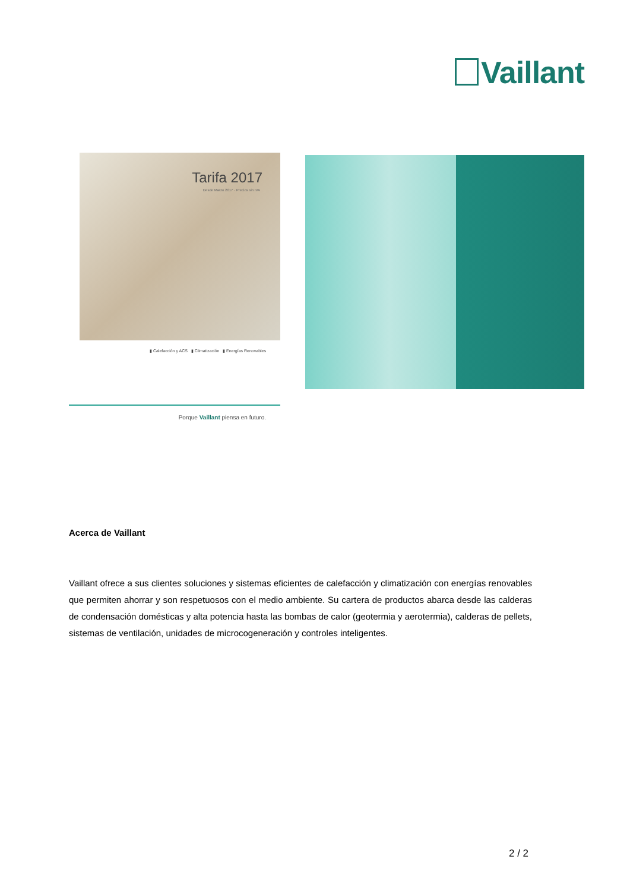Vaillant
Tarifa 2017
Desde Marzo 2017 · Precios sin IVA
▮ Calefacción y ACS ▮ Climatización ▮ Energías Renovables
Porque Vaillant piensa en futuro.
Acerca de Vaillant
Vaillant ofrece a sus clientes soluciones y sistemas eficientes de calefacción y climatización con energías renovables que permiten ahorrar y son respetuosos con el medio ambiente. Su cartera de productos abarca desde las calderas de condensación domésticas y alta potencia hasta las bombas de calor (geotermia y aerotermia), calderas de pellets, sistemas de ventilación, unidades de microcogeneración y controles inteligentes.
2 / 2